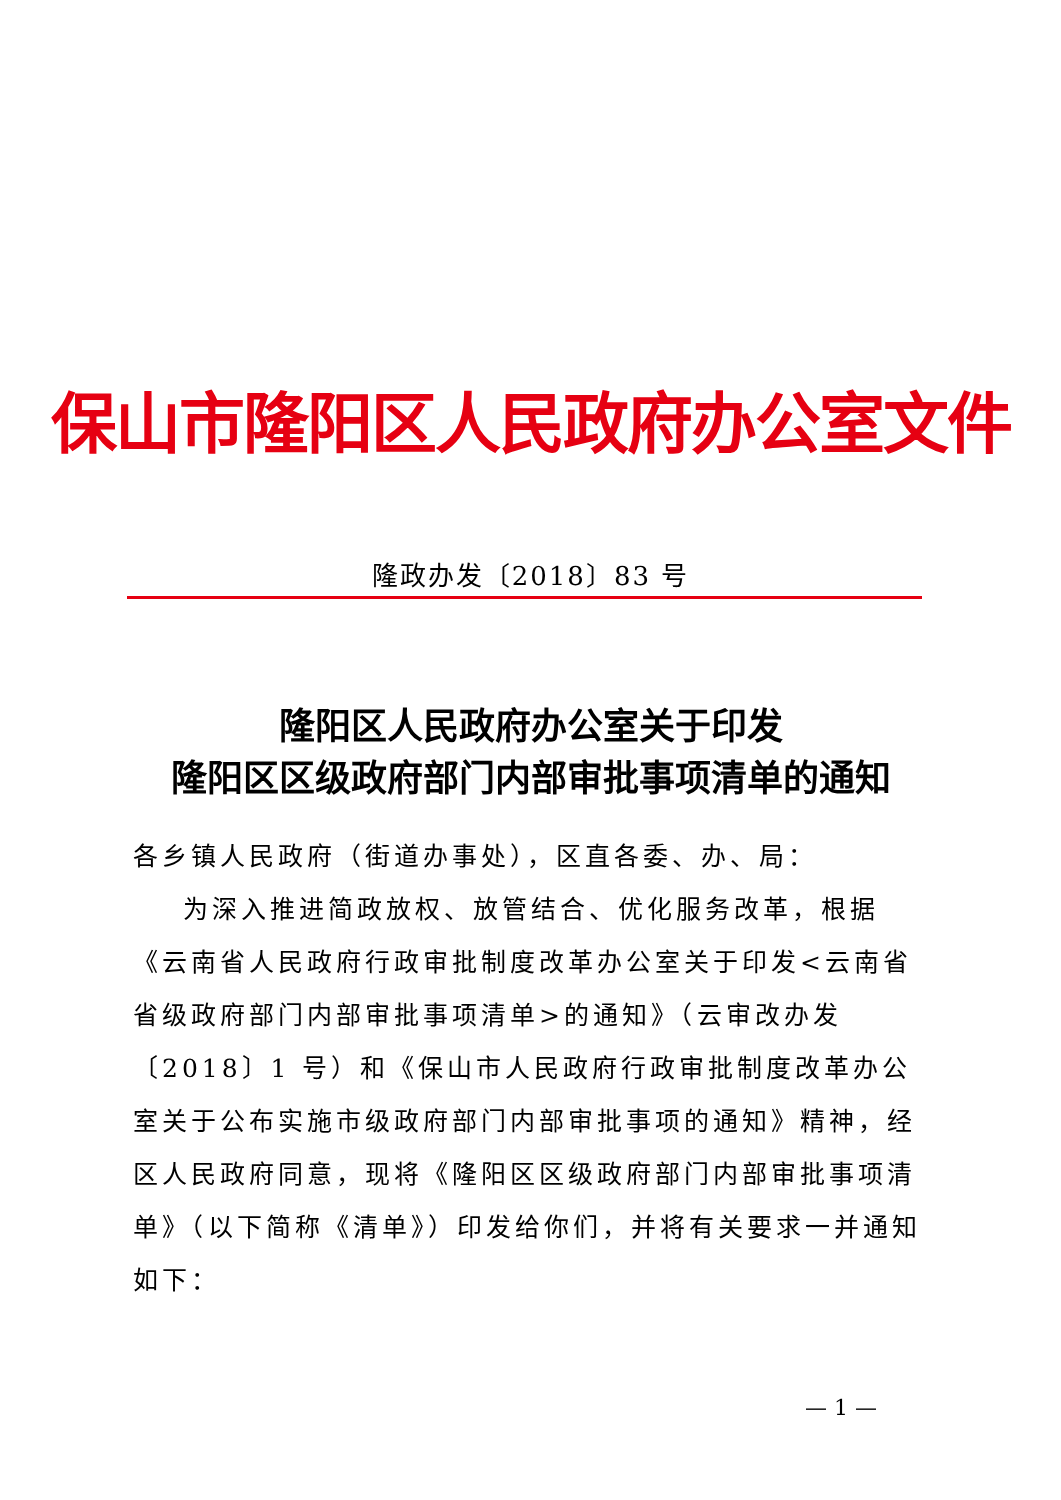保山市隆阳区人民政府办公室文件
隆政办发〔2018〕83 号
隆阳区人民政府办公室关于印发
隆阳区区级政府部门内部审批事项清单的通知
各乡镇人民政府（街道办事处），区直各委、办、局：
为深入推进简政放权、放管结合、优化服务改革，根据《云南省人民政府行政审批制度改革办公室关于印发<云南省省级政府部门内部审批事项清单>的通知》（云审改办发〔2018〕1 号）和《保山市人民政府行政审批制度改革办公室关于公布实施市级政府部门内部审批事项的通知》精神，经区人民政府同意，现将《隆阳区区级政府部门内部审批事项清单》（以下简称《清单》）印发给你们，并将有关要求一并通知如下：
— 1 —